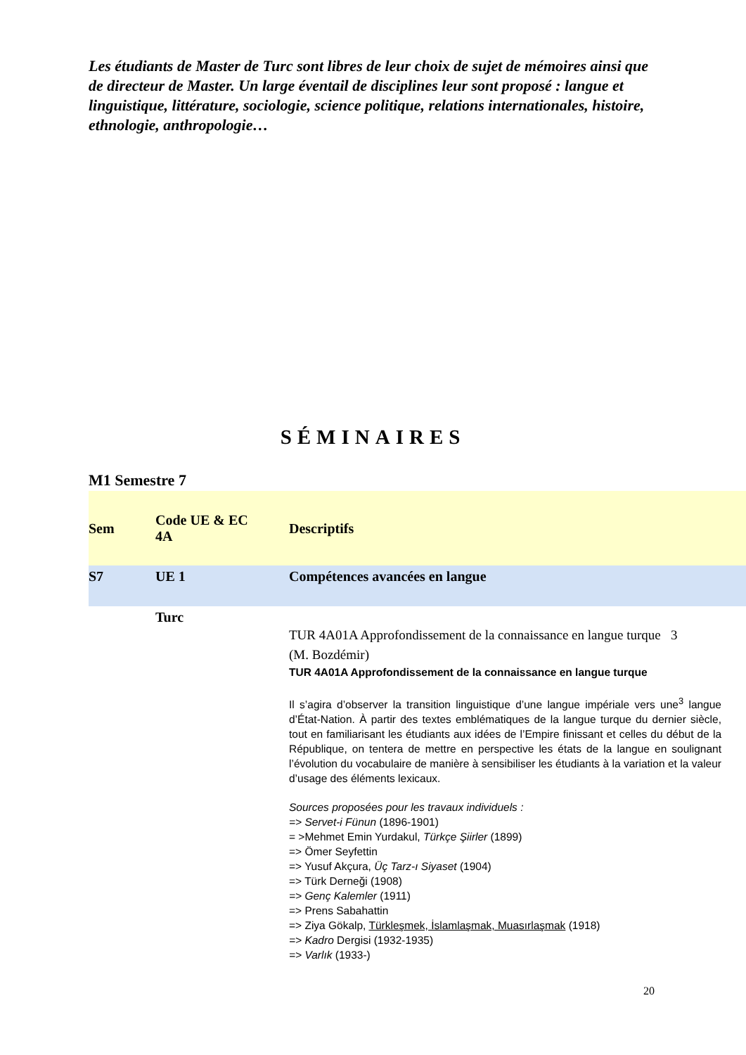Les étudiants de Master de Turc sont libres de leur choix de sujet de mémoires ainsi que de directeur de Master. Un large éventail de disciplines leur sont proposé : langue et linguistique, littérature, sociologie, science politique, relations internationales, histoire, ethnologie, anthropologie…
SÉMINAIRES
M1 Semestre 7
| Sem | Code UE & EC 4A | Descriptifs |
| --- | --- | --- |
| S7 | UE 1 | Compétences avancées en langue |
| | Turc | |
| | | TUR 4A01A Approfondissement de la connaissance en langue turque 3 (M. Bozdémir) TUR 4A01A Approfondissement de la connaissance en langue turque Il s’agira d’observer la transition linguistique d’une langue impériale vers une<sup>3</sup> langue d’État-Nation. À partir des textes emblématiques de la langue turque du dernier siècle, tout en familiarisant les étudiants aux idées de l’Empire finissant et celles du début de la République, on tentera de mettre en perspective les états de la langue en soulignant l’évolution du vocabulaire de manière à sensibiliser les étudiants à la variation et la valeur d’usage des éléments lexicaux. Sources proposées pour les travaux individuels : => Servet-i Fünun (1896-1901) = >Mehmet Emin Yurdakul, Türkçe Şiirler (1899) => Ömer Seyfettin => Yusuf Akçura, Üç Tarz-ı Siyaset (1904) => Türk Derneği (1908) => Genç Kalemler (1911) => Prens Sabahattin => Ziya Gökalp, Türkleşmek, İslamlaşmak, Muasırlaşmak (1918) => Kadro Dergisi (1932-1935) => Varlık (1933-) |
20